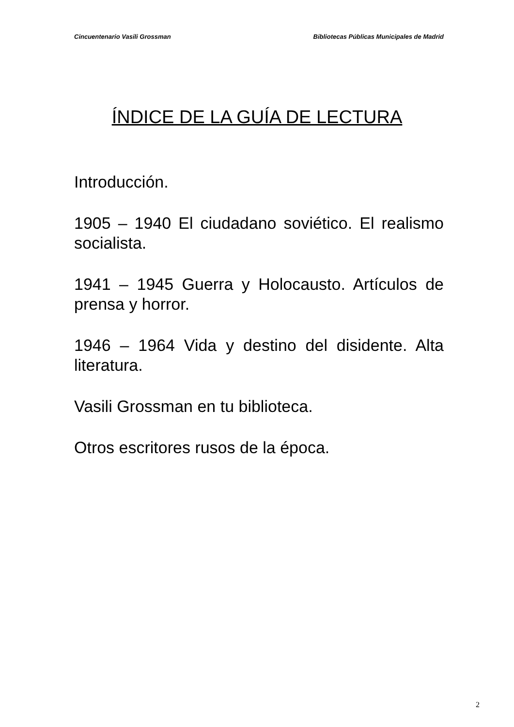Cincuentenario Vasili Grossman Bibliotecas Públicas Municipales de Madrid
ÍNDICE DE LA GUÍA DE LECTURA
Introducción.
1905 – 1940 El ciudadano soviético. El realismo socialista.
1941 – 1945 Guerra y Holocausto. Artículos de prensa y horror.
1946 – 1964 Vida y destino del disidente. Alta literatura.
Vasili Grossman en tu biblioteca.
Otros escritores rusos de la época.
2